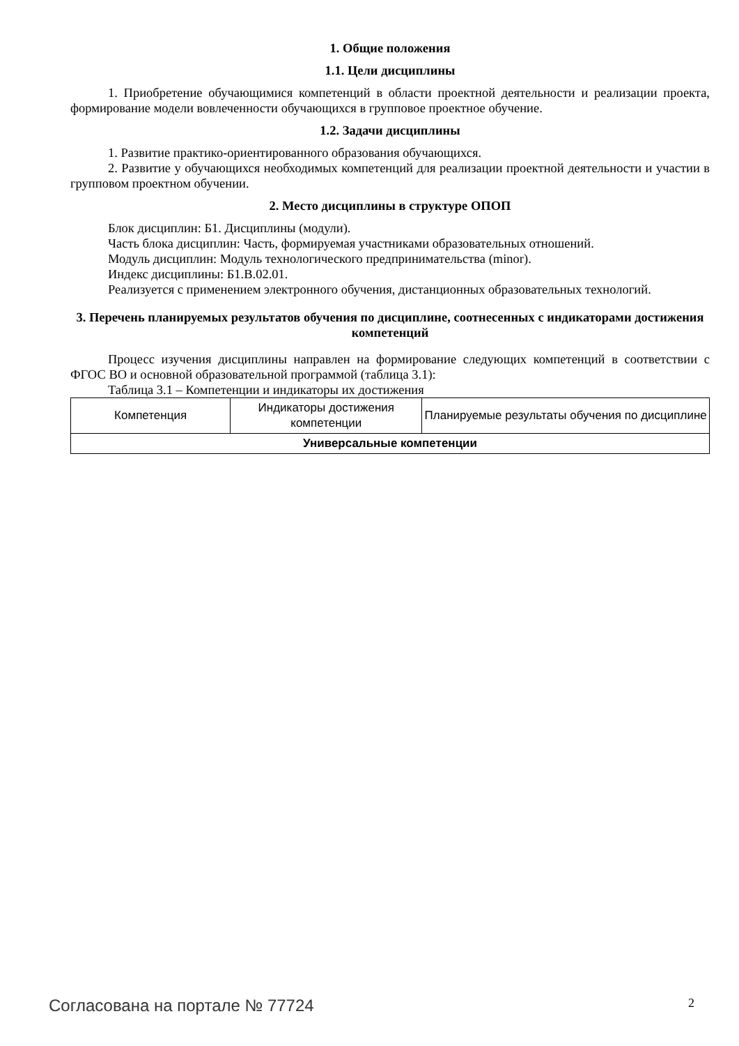1. Общие положения
1.1. Цели дисциплины
1. Приобретение обучающимися компетенций в области проектной деятельности и реализации проекта, формирование модели вовлеченности обучающихся в групповое проектное обучение.
1.2. Задачи дисциплины
1. Развитие практико-ориентированного образования обучающихся.
2. Развитие у обучающихся необходимых компетенций для реализации проектной деятельности и участии в групповом проектном обучении.
2. Место дисциплины в структуре ОПОП
Блок дисциплин: Б1. Дисциплины (модули).
Часть блока дисциплин: Часть, формируемая участниками образовательных отношений.
Модуль дисциплин: Модуль технологического предпринимательства (minor).
Индекс дисциплины: Б1.В.02.01.
Реализуется с применением электронного обучения, дистанционных образовательных технологий.
3. Перечень планируемых результатов обучения по дисциплине, соотнесенных с индикаторами достижения компетенций
Процесс изучения дисциплины направлен на формирование следующих компетенций в соответствии с ФГОС ВО и основной образовательной программой (таблица 3.1):
Таблица 3.1 – Компетенции и индикаторы их достижения
| Компетенция | Индикаторы достижения компетенции | Планируемые результаты обучения по дисциплине |
| --- | --- | --- |
| Универсальные компетенции | | |
Согласована на портале № 77724 2